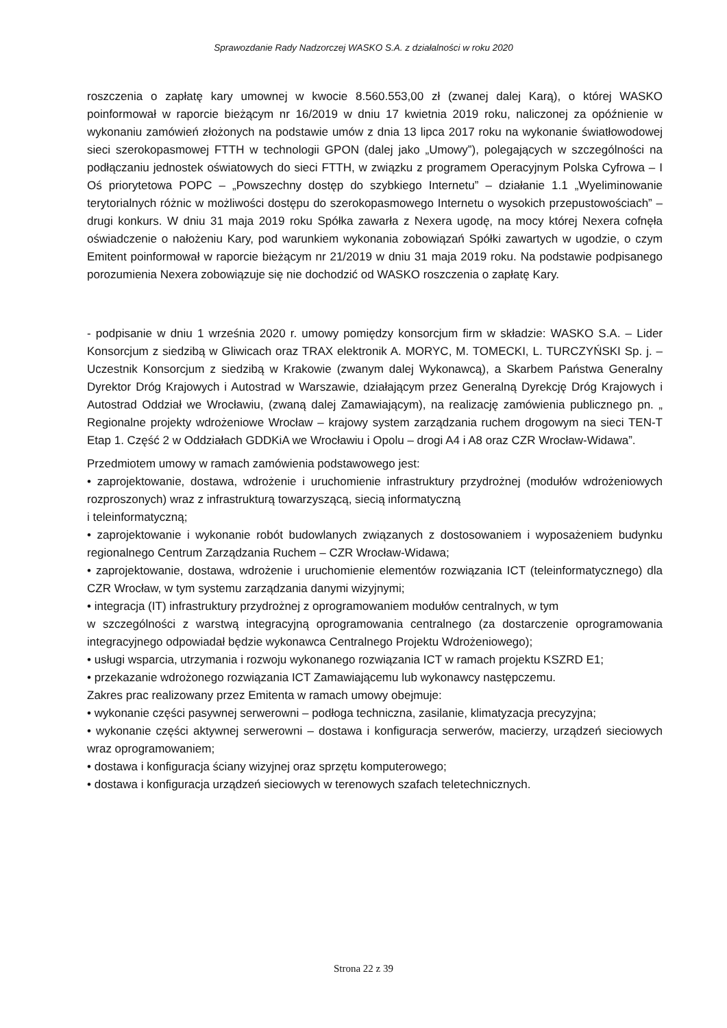Sprawozdanie Rady Nadzorczej WASKO S.A. z działalności w roku 2020
roszczenia o zapłatę kary umownej w kwocie 8.560.553,00 zł (zwanej dalej Karą), o której WASKO poinformował w raporcie bieżącym nr 16/2019 w dniu 17 kwietnia 2019 roku, naliczonej za opóźnienie w wykonaniu zamówień złożonych na podstawie umów z dnia 13 lipca 2017 roku na wykonanie światłowodowej sieci szerokopasmowej FTTH w technologii GPON (dalej jako „Umowy”), polegających w szczególności na podłączaniu jednostek oświatowych do sieci FTTH, w związku z programem Operacyjnym Polska Cyfrowa – I Oś priorytetowa POPC – „Powszechny dostęp do szybkiego Internetu” – działanie 1.1 „Wyeliminowanie terytorialnych różnic w możliwości dostępu do szerokopasmowego Internetu o wysokich przepustowościach” – drugi konkurs. W dniu 31 maja 2019 roku Spółka zawarła z Nexera ugodę, na mocy której Nexera cofnęła oświadczenie o nałożeniu Kary, pod warunkiem wykonania zobowiązań Spółki zawartych w ugodzie, o czym Emitent poinformował w raporcie bieżącym nr 21/2019 w dniu 31 maja 2019 roku. Na podstawie podpisanego porozumienia Nexera zobowiązuje się nie dochodzić od WASKO roszczenia o zapłatę Kary.
- podpisanie w dniu 1 września 2020 r. umowy pomiędzy konsorcjum firm w składzie: WASKO S.A. – Lider Konsorcjum z siedzibą w Gliwicach oraz TRAX elektronik A. MORYC, M. TOMECKI, L. TURCZYŃSKI Sp. j. – Uczestnik Konsorcjum z siedzibą w Krakowie (zwanym dalej Wykonawcą), a Skarbem Państwa Generalny Dyrektor Dróg Krajowych i Autostrad w Warszawie, działającym przez Generalną Dyrekcję Dróg Krajowych i Autostrad Oddział we Wrocławiu, (zwaną dalej Zamawiającym), na realizację zamówienia publicznego pn. „ Regionalne projekty wdrożeniowe Wrocław – krajowy system zarządzania ruchem drogowym na sieci TEN-T Etap 1. Część 2 w Oddziałach GDDKiA we Wrocławiu i Opolu – drogi A4 i A8 oraz CZR Wrocław-Widawa”.
Przedmiotem umowy w ramach zamówienia podstawowego jest:
• zaprojektowanie, dostawa, wdrożenie i uruchomienie infrastruktury przydrożnej (modułów wdrożeniowych rozproszonych) wraz z infrastrukturą towarzyszącą, siecią informatyczną
i teleinformatyczną;
• zaprojektowanie i wykonanie robót budowlanych związanych z dostosowaniem i wyposażeniem budynku regionalnego Centrum Zarządzania Ruchem – CZR Wrocław-Widawa;
• zaprojektowanie, dostawa, wdrożenie i uruchomienie elementów rozwiązania ICT (teleinformatycznego) dla CZR Wrocław, w tym systemu zarządzania danymi wizyjnymi;
• integracja (IT) infrastruktury przydrożnej z oprogramowaniem modułów centralnych, w tym
w szczególności z warstwą integracyjną oprogramowania centralnego (za dostarczenie oprogramowania integracyjnego odpowiadał będzie wykonawca Centralnego Projektu Wdrożeniowego);
• usługi wsparcia, utrzymania i rozwoju wykonanego rozwiązania ICT w ramach projektu KSZRD E1;
• przekazanie wdrożonego rozwiązania ICT Zamawiającemu lub wykonawcy następczemu.
Zakres prac realizowany przez Emitenta w ramach umowy obejmuje:
• wykonanie części pasywnej serwerowni – podłoga techniczna, zasilanie, klimatyzacja precyzyjna;
• wykonanie części aktywnej serwerowni – dostawa i konfiguracja serwerów, macierzy, urządzeń sieciowych wraz oprogramowaniem;
• dostawa i konfiguracja ściany wizyjnej oraz sprzętu komputerowego;
• dostawa i konfiguracja urządzeń sieciowych w terenowych szafach teletechnicznych.
Strona 22 z 39